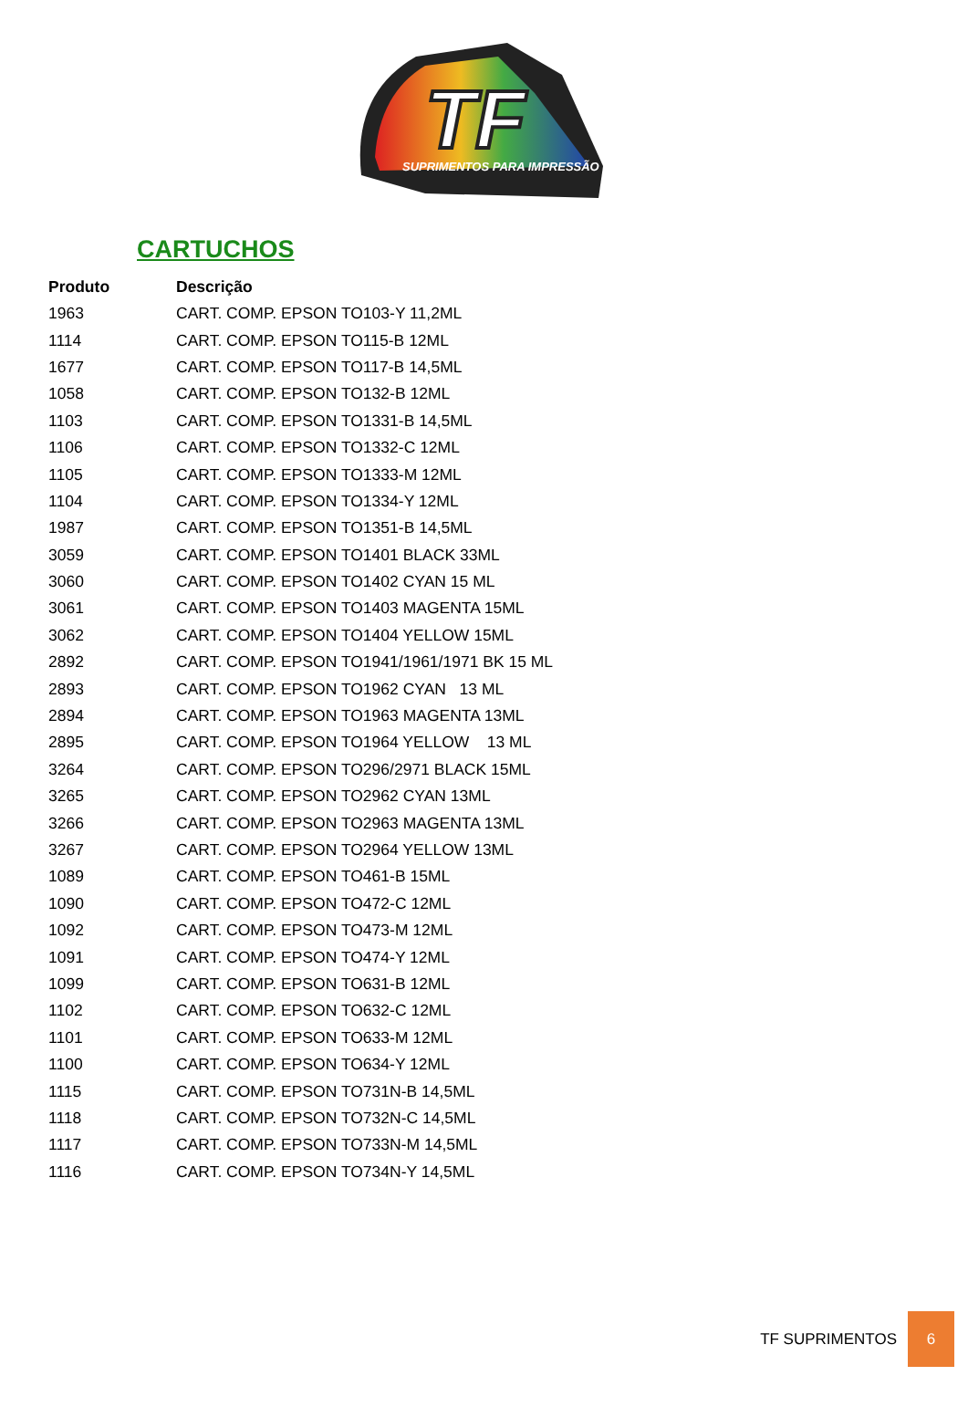TF
SUPRIMENTOS PARA IMPRESSÃO
CARTUCHOS
| Produto | Descrição |
| --- | --- |
| 1963 | CART. COMP. EPSON TO103-Y 11,2ML |
| 1114 | CART. COMP. EPSON TO115-B 12ML |
| 1677 | CART. COMP. EPSON TO117-B 14,5ML |
| 1058 | CART. COMP. EPSON TO132-B 12ML |
| 1103 | CART. COMP. EPSON TO1331-B 14,5ML |
| 1106 | CART. COMP. EPSON TO1332-C 12ML |
| 1105 | CART. COMP. EPSON TO1333-M 12ML |
| 1104 | CART. COMP. EPSON TO1334-Y 12ML |
| 1987 | CART. COMP. EPSON TO1351-B 14,5ML |
| 3059 | CART. COMP. EPSON TO1401 BLACK 33ML |
| 3060 | CART. COMP. EPSON TO1402 CYAN 15 ML |
| 3061 | CART. COMP. EPSON TO1403 MAGENTA 15ML |
| 3062 | CART. COMP. EPSON TO1404 YELLOW 15ML |
| 2892 | CART. COMP. EPSON TO1941/1961/1971 BK 15 ML |
| 2893 | CART. COMP. EPSON TO1962 CYAN 13 ML |
| 2894 | CART. COMP. EPSON TO1963 MAGENTA 13ML |
| 2895 | CART. COMP. EPSON TO1964 YELLOW 13 ML |
| 3264 | CART. COMP. EPSON TO296/2971 BLACK 15ML |
| 3265 | CART. COMP. EPSON TO2962 CYAN 13ML |
| 3266 | CART. COMP. EPSON TO2963 MAGENTA 13ML |
| 3267 | CART. COMP. EPSON TO2964 YELLOW 13ML |
| 1089 | CART. COMP. EPSON TO461-B 15ML |
| 1090 | CART. COMP. EPSON TO472-C 12ML |
| 1092 | CART. COMP. EPSON TO473-M 12ML |
| 1091 | CART. COMP. EPSON TO474-Y 12ML |
| 1099 | CART. COMP. EPSON TO631-B 12ML |
| 1102 | CART. COMP. EPSON TO632-C 12ML |
| 1101 | CART. COMP. EPSON TO633-M 12ML |
| 1100 | CART. COMP. EPSON TO634-Y 12ML |
| 1115 | CART. COMP. EPSON TO731N-B 14,5ML |
| 1118 | CART. COMP. EPSON TO732N-C 14,5ML |
| 1117 | CART. COMP. EPSON TO733N-M 14,5ML |
| 1116 | CART. COMP. EPSON TO734N-Y 14,5ML |
TF SUPRIMENTOS
6